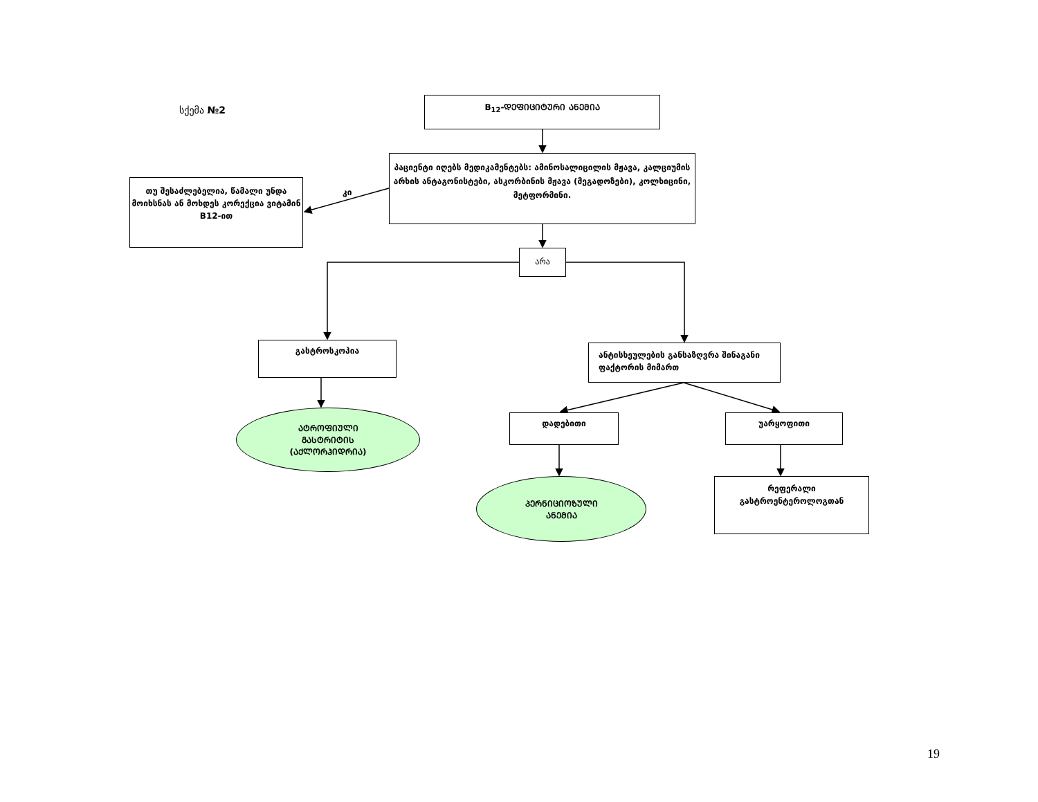სქემა №2
B<sub>12</sub>-ᲓᲔᲤᲘᲪᲘᲢᲣᲠᲘ ᲐᲜᲔᲛᲘᲐ
თუ შესაძლებელია, წამალი უნდა მოიხსნას ან მოხდეს კორექცია ვიტამინ B12-ით
კი
პაციენტი იღებს მედიკამენტებს: ამინოსალიცილის მჟავა, კალციუმის არხის ანტაგონისტები, ასკორბინის მჟავა (მეგადოზები), კოლხიცინი, მეტფორმინი.
არა
გასტროსკოპია
ანტისხეულების განსაზღვრა შინაგანი ფაქტორის მიმართ
ᲐᲢᲠᲝᲤᲘᲣᲚᲘ
ᲒᲐᲡᲢᲠᲘᲢᲘᲡ
(ᲐᲥᲚᲝᲠᲰᲘᲓᲠᲘᲐ)
დადებითი უარყოფითი
ᲞᲔᲠᲜᲘᲪᲘᲝᲖᲣᲚᲘ
ᲐᲜᲔᲛᲘᲐ
რეფერალი გასტროენტეროლოგთან
19